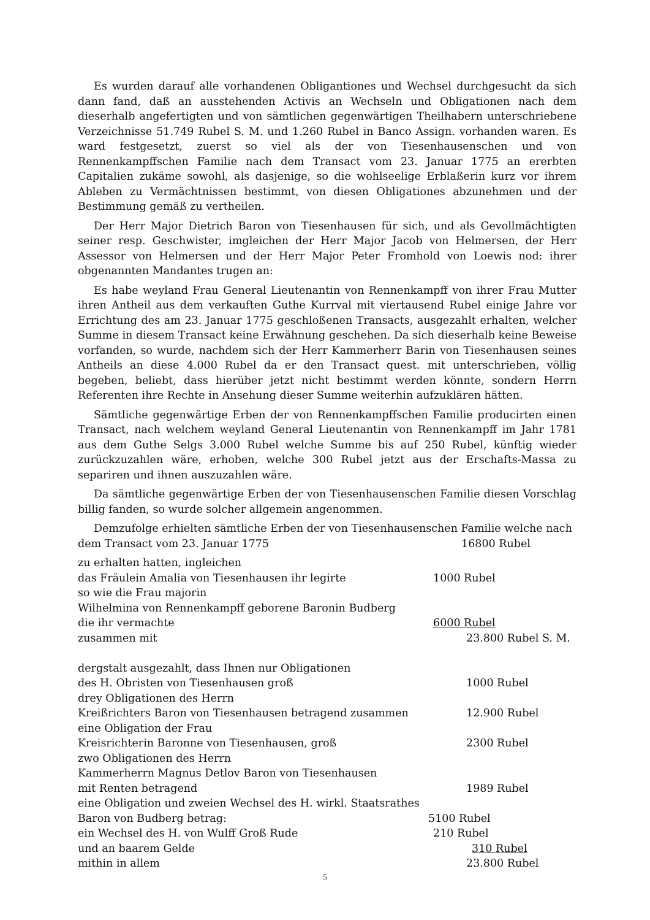Es wurden darauf alle vorhandenen Obligantiones und Wechsel durchgesucht da sich dann fand, daß an ausstehenden Activis an Wechseln und Obligationen nach dem dieserhalb angefertigten und von sämtlichen gegenwärtigen Theilhabern unterschriebene Verzeichnisse 51.749 Rubel S. M. und 1.260 Rubel in Banco Assign. vorhanden waren. Es ward festgesetzt, zuerst so viel als der von Tiesenhausenschen und von Rennenkampffschen Familie nach dem Transact vom 23. Januar 1775 an ererbten Capitalien zukäme sowohl, als dasjenige, so die wohlseelige Erblaßerin kurz vor ihrem Ableben zu Vermächtnissen bestimmt, von diesen Obligationes abzunehmen und der Bestimmung gemäß zu vertheilen.
Der Herr Major Dietrich Baron von Tiesenhausen für sich, und als Gevollmächtigten seiner resp. Geschwister, imgleichen der Herr Major Jacob von Helmersen, der Herr Assessor von Helmersen und der Herr Major Peter Fromhold von Loewis nod: ihrer obgenannten Mandantes trugen an:
Es habe weyland Frau General Lieutenantin von Rennenkampff von ihrer Frau Mutter ihren Antheil aus dem verkauften Guthe Kurrval mit viertausend Rubel einige Jahre vor Errichtung des am 23. Januar 1775 geschloßenen Transacts, ausgezahlt erhalten, welcher Summe in diesem Transact keine Erwähnung geschehen. Da sich dieserhalb keine Beweise vorfanden, so wurde, nachdem sich der Herr Kammerherr Barin von Tiesenhausen seines Antheils an diese 4.000 Rubel da er den Transact quest. mit unterschrieben, völlig begeben, beliebt, dass hierüber jetzt nicht bestimmt werden könnte, sondern Herrn Referenten ihre Rechte in Ansehung dieser Summe weiterhin aufzuklären hätten.
Sämtliche gegenwärtige Erben der von Rennenkampffschen Familie producirten einen Transact, nach welchem weyland General Lieutenantin von Rennenkampff im Jahr 1781 aus dem Guthe Selgs 3.000 Rubel welche Summe bis auf 250 Rubel, künftig wieder zurückzuzahlen wäre, erhoben, welche 300 Rubel jetzt aus der Erschafts-Massa zu separiren und ihnen auszuzahlen wäre.
Da sämtliche gegenwärtige Erben der von Tiesenhausenschen Familie diesen Vorschlag billig fanden, so wurde solcher allgemein angenommen.
Demzufolge erhielten sämtliche Erben der von Tiesenhausenschen Familie welche nach
dem Transact vom 23. Januar 1775 16800 Rubel
zu erhalten hatten, ingleichen
das Fräulein Amalia von Tiesenhausen ihr legirte 1000 Rubel
so wie die Frau majorin
Wilhelmina von Rennenkampff geborene Baronin Budberg
die ihr vermachte 6000 Rubel
zusammen mit 23.800 Rubel S. M.
dergstalt ausgezahlt, dass Ihnen nur Obligationen
des H. Obristen von Tiesenhausen groß 1000 Rubel
drey Obligationen des Herrn
Kreißrichters Baron von Tiesenhausen betragend zusammen 12.900 Rubel
eine Obligation der Frau
Kreisrichterin Baronne von Tiesenhausen, groß 2300 Rubel
zwo Obligationen des Herrn
Kammerherrn Magnus Detlov Baron von Tiesenhausen
mit Renten betragend 1989 Rubel
eine Obligation und zweien Wechsel des H. wirkl. Staatsrathes
Baron von Budberg betrag: 5100 Rubel
ein Wechsel des H. von Wulff Groß Rude 210 Rubel
und an baarem Gelde 310 Rubel
mithin in allem 23.800 Rubel
5